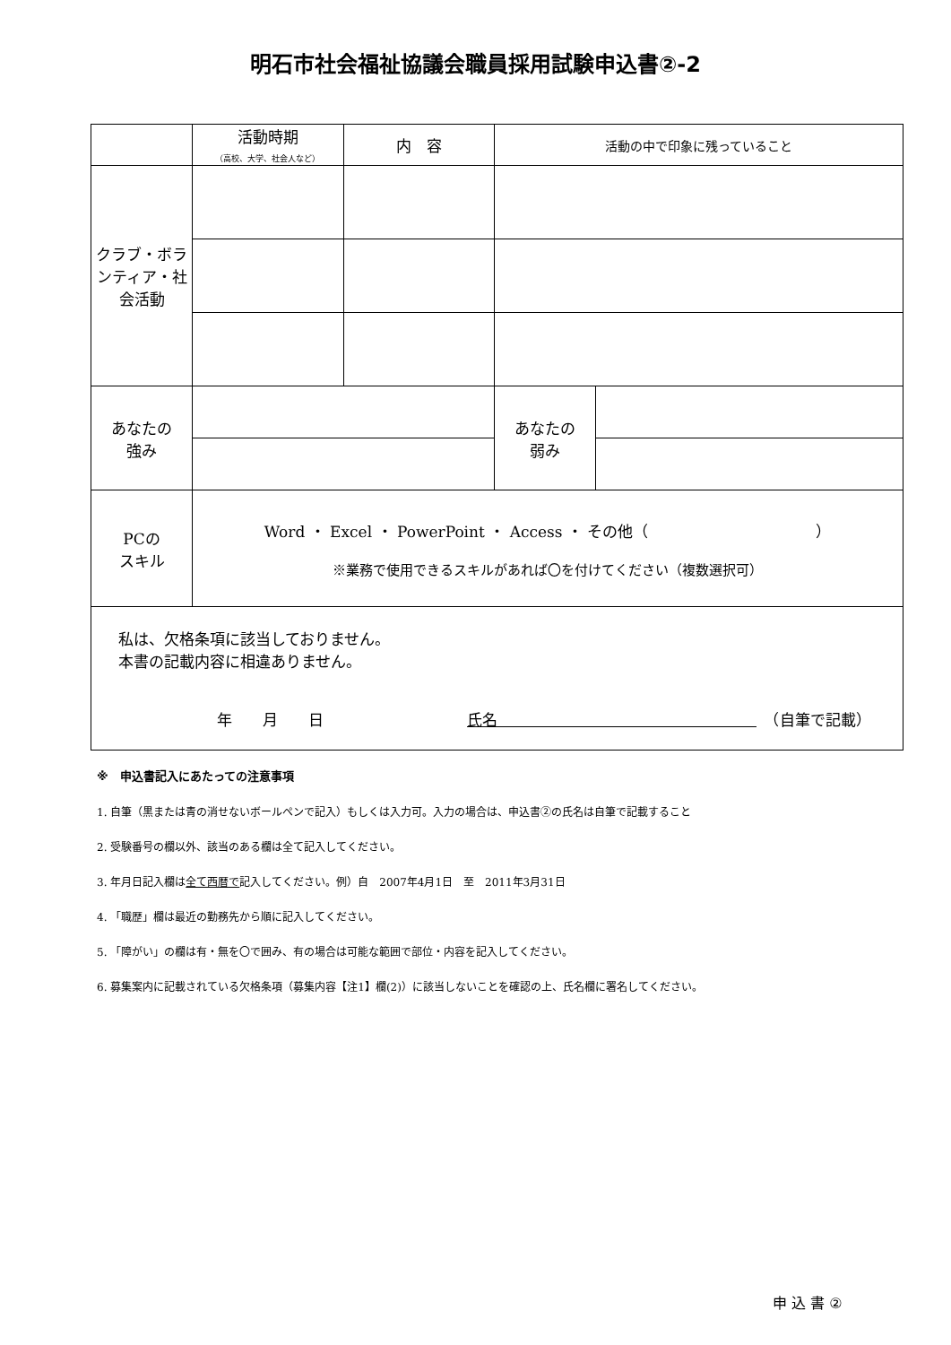明石市社会福祉協議会職員採用試験申込書②-2
| | 活動時期 （高校、大学、社会人など） | 内 容 | 活動の中で印象に残っていること | |
| クラブ・ボランティア・社会活動 | | | | |
| あなたの 強み | | | あなたの 弱み | |
| PCの スキル | Word ・ Excel ・ PowerPoint ・ Access ・ その他（ ） ※業務で使用できるスキルがあれば〇を付けてください（複数選択可） | | | |
| 私は、欠格条項に該当しておりません。 本書の記載内容に相違ありません。 年 月 日 氏名 （自筆で記載） | | | | |
※　申込書記入にあたっての注意事項
1. 自筆（黒または青の消せないボールペンで記入）もしくは入力可。入力の場合は、申込書②の氏名は自筆で記載すること
2. 受験番号の欄以外、該当のある欄は全て記入してください。
3. 年月日記入欄は全て西暦で記入してください。例）自　2007年4月1日　至　2011年3月31日
4. 「職歴」欄は最近の勤務先から順に記入してください。
5. 「障がい」の欄は有・無を〇で囲み、有の場合は可能な範囲で部位・内容を記入してください。
6. 募集案内に記載されている欠格条項（募集内容【注1】欄(2)）に該当しないことを確認の上、氏名欄に署名してください。
申 込 書 ②